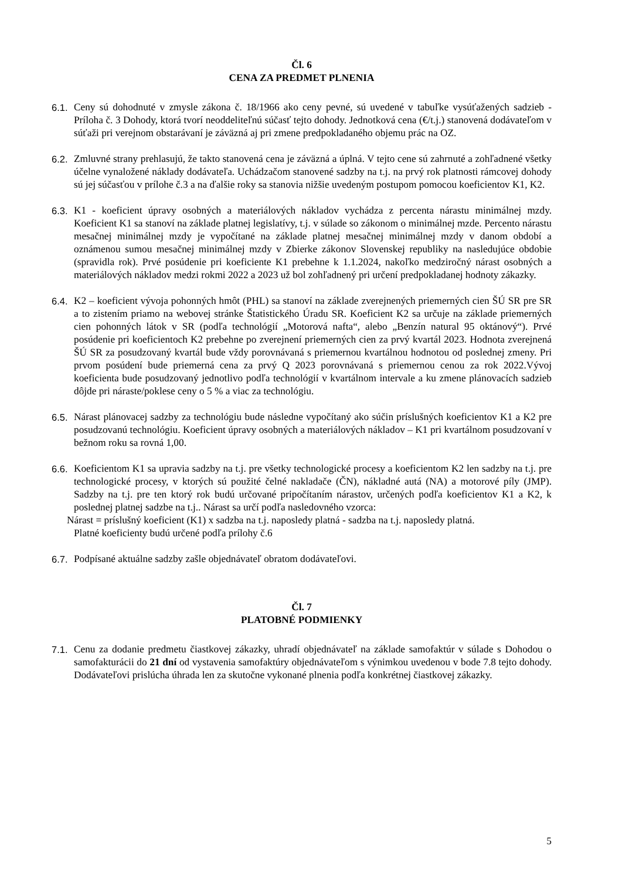Čl. 6
CENA ZA PREDMET PLNENIA
6.1.
Ceny sú dohodnuté v zmysle zákona č. 18/1966 ako ceny pevné, sú uvedené v tabuľke vysúťažených sadzieb - Príloha č. 3 Dohody, ktorá tvorí neoddeliteľnú súčasť tejto dohody. Jednotková cena (€/t.j.) stanovená dodávateľom v súťaži pri verejnom obstarávaní je záväzná aj pri zmene predpokladaného objemu prác na OZ.
6.2.
Zmluvné strany prehlasujú, že takto stanovená cena je záväzná a úplná. V tejto cene sú zahrnuté a zohľadnené všetky účelne vynaložené náklady dodávateľa. Uchádzačom stanovené sadzby na t.j. na prvý rok platnosti rámcovej dohody sú jej súčasťou v prílohe č.3 a na ďalšie roky sa stanovia nižšie uvedeným postupom pomocou koeficientov K1, K2.
6.3.
K1 - koeficient úpravy osobných a materiálových nákladov vychádza z percenta nárastu minimálnej mzdy. Koeficient K1 sa stanoví na základe platnej legislatívy, t.j. v súlade so zákonom o minimálnej mzde. Percento nárastu mesačnej minimálnej mzdy je vypočítané na základe platnej mesačnej minimálnej mzdy v danom období a oznámenou sumou mesačnej minimálnej mzdy v Zbierke zákonov Slovenskej republiky na nasledujúce obdobie (spravidla rok). Prvé posúdenie pri koeficiente K1 prebehne k 1.1.2024, nakoľko medziročný nárast osobných a materiálových nákladov medzi rokmi 2022 a 2023 už bol zohľadnený pri určení predpokladanej hodnoty zákazky.
6.4.
K2 – koeficient vývoja pohonných hmôt (PHL) sa stanoví na základe zverejnených priemerných cien ŠÚ SR pre SR a to zistením priamo na webovej stránke Štatistického Úradu SR. Koeficient K2 sa určuje na základe priemerných cien pohonných látok v SR (podľa technológií „Motorová nafta“, alebo „Benzín natural 95 oktánový“). Prvé posúdenie pri koeficientoch K2 prebehne po zverejnení priemerných cien za prvý kvartál 2023. Hodnota zverejnená ŠÚ SR za posudzovaný kvartál bude vždy porovnávaná s priemernou kvartálnou hodnotou od poslednej zmeny. Pri prvom posúdení bude priemerná cena za prvý Q 2023 porovnávaná s priemernou cenou za rok 2022.Vývoj koeficienta bude posudzovaný jednotlivo podľa technológií v kvartálnom intervale a ku zmene plánovacích sadzieb dôjde pri náraste/poklese ceny o 5 % a viac za technológiu.
6.5.
Nárast plánovacej sadzby za technológiu bude následne vypočítaný ako súčin príslušných koeficientov K1 a K2 pre posudzovanú technológiu. Koeficient úpravy osobných a materiálových nákladov – K1 pri kvartálnom posudzovaní v bežnom roku sa rovná 1,00.
6.6.
Koeficientom K1 sa upravia sadzby na t.j. pre všetky technologické procesy a koeficientom K2 len sadzby na t.j. pre technologické procesy, v ktorých sú použité čelné nakladače (ČN), nákladné autá (NA) a motorové píly (JMP). Sadzby na t.j. pre ten ktorý rok budú určované pripočítaním nárastov, určených podľa koeficientov K1 a K2, k poslednej platnej sadzbe na t.j.. Nárast sa určí podľa nasledovného vzorca:
Nárast = príslušný koeficient (K1) x sadzba na t.j. naposledy platná - sadzba na t.j. naposledy platná.
Platné koeficienty budú určené podľa prílohy č.6
6.7.
Podpísané aktuálne sadzby zašle objednávateľ obratom dodávateľovi.
Čl. 7
PLATOBNÉ PODMIENKY
7.1.
Cenu za dodanie predmetu čiastkovej zákazky, uhradí objednávateľ na základe samofaktúr v súlade s Dohodou o samofakturácii do 21 dní od vystavenia samofaktúry objednávateľom s výnimkou uvedenou v bode 7.8 tejto dohody. Dodávateľovi prislúcha úhrada len za skutočne vykonané plnenia podľa konkrétnej čiastkovej zákazky.
5